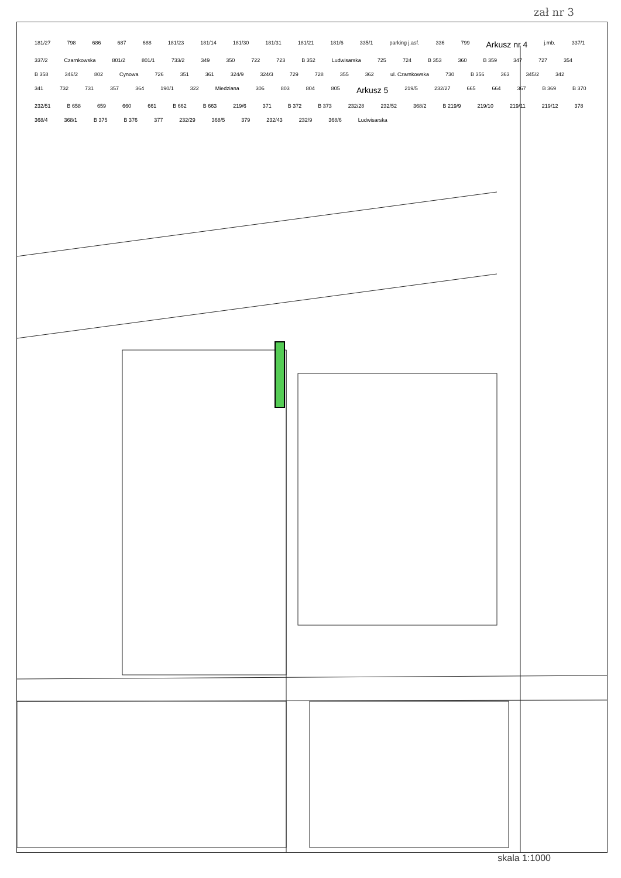zał nr 3
181/27 798 686 687 688 181/23 181/14 181/30 181/31 181/21 181/6 335/1 parking j.asf. 336 799 Arkusz nr 4 j.mb. 337/1 337/2 Czarnkowska 801/2 801/1 733/2 349 350 722 723 B 352 Ludwisarska 725 724 B 353 360 B 359 347 727 354 B 358 346/2 802 Cynowa 726 351 361 324/9 324/3 729 728 355 362 ul. Czarnkowska 730 B 356 363 345/2 342 341 732 731 357 364 190/1 322 Miedziana 306 803 804 805 Arkusz 5 219/5 232/27 665 664 367 B 369 B 370 232/51 B 658 659 660 661 B 662 B 663 219/6 371 B 372 B 373 232/28 232/52 368/2 B 219/9 219/10 219/11 219/12 378 368/4 368/1 B 375 B 376 377 232/29 368/5 379 232/43 232/9 368/6 Ludwisarska
skala 1:1000